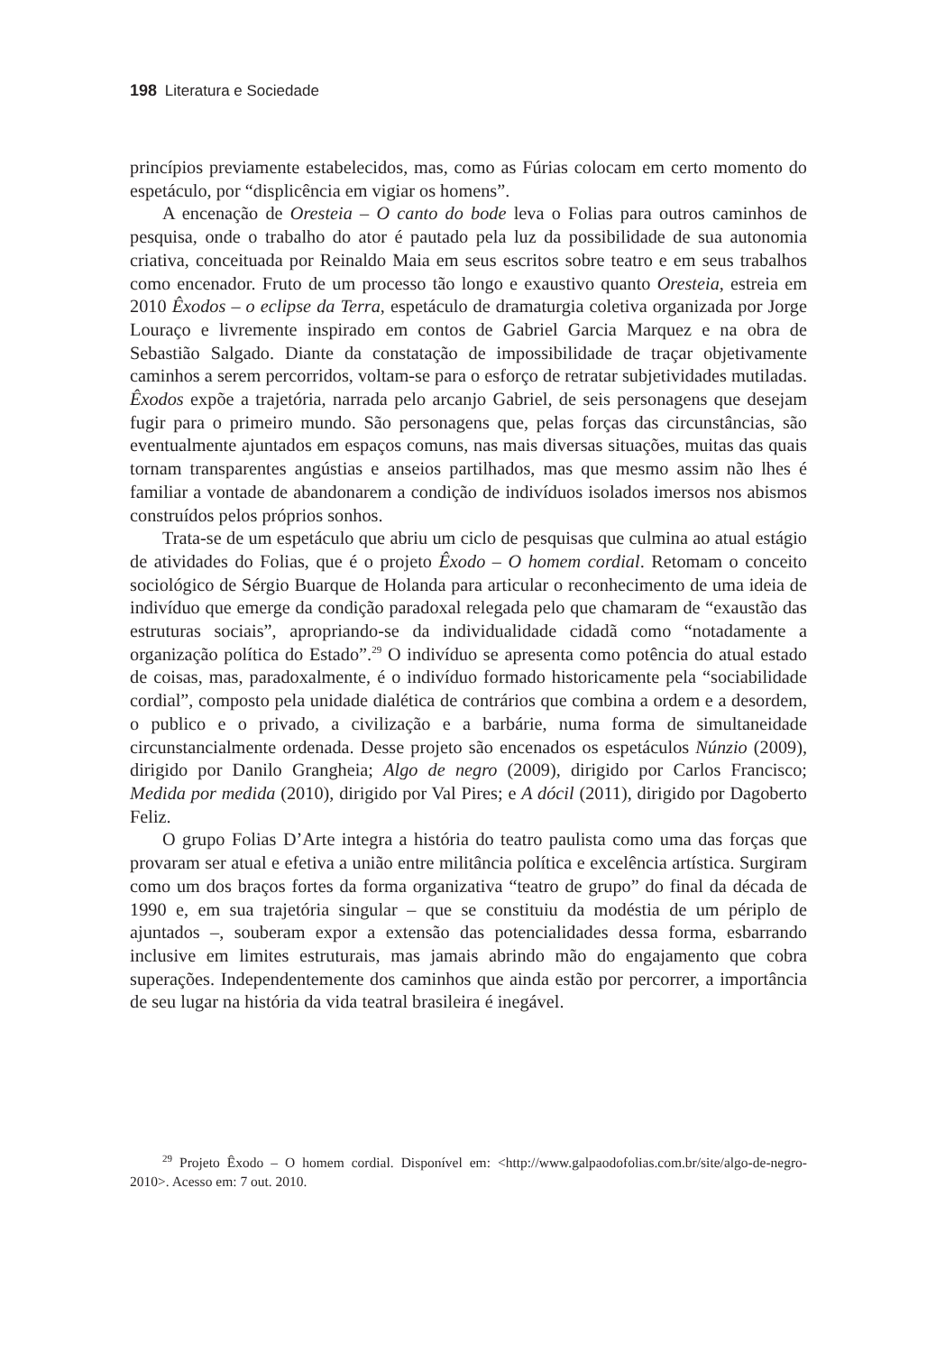198 Literatura e Sociedade
princípios previamente estabelecidos, mas, como as Fúrias colocam em certo momento do espetáculo, por “displicência em vigiar os homens”.
A encenação de Oresteia – O canto do bode leva o Folias para outros caminhos de pesquisa, onde o trabalho do ator é pautado pela luz da possibilidade de sua autonomia criativa, conceituada por Reinaldo Maia em seus escritos sobre teatro e em seus trabalhos como encenador. Fruto de um processo tão longo e exaustivo quanto Oresteia, estreia em 2010 Êxodos – o eclipse da Terra, espetáculo de dramaturgia coletiva organizada por Jorge Louraço e livremente inspirado em contos de Gabriel Garcia Marquez e na obra de Sebastião Salgado. Diante da constatação de impossibilidade de traçar objetivamente caminhos a serem percorridos, voltam-se para o esforço de retratar subjetividades mutiladas. Êxodos expõe a trajetória, narrada pelo arcanjo Gabriel, de seis personagens que desejam fugir para o primeiro mundo. São personagens que, pelas forças das circunstâncias, são eventualmente ajuntados em espaços comuns, nas mais diversas situações, muitas das quais tornam transparentes angústias e anseios partilhados, mas que mesmo assim não lhes é familiar a vontade de abandonarem a condição de indivíduos isolados imersos nos abismos construídos pelos próprios sonhos.
Trata-se de um espetáculo que abriu um ciclo de pesquisas que culmina ao atual estágio de atividades do Folias, que é o projeto Êxodo – O homem cordial. Retomam o conceito sociológico de Sérgio Buarque de Holanda para articular o reconhecimento de uma ideia de indivíduo que emerge da condição paradoxal relegada pelo que chamaram de “exaustão das estruturas sociais”, apropriando-se da individualidade cidadã como “notadamente a organização política do Estado”.<sup>29</sup> O indivíduo se apresenta como potência do atual estado de coisas, mas, paradoxalmente, é o indivíduo formado historicamente pela “sociabilidade cordial”, composto pela unidade dialética de contrários que combina a ordem e a desordem, o publico e o privado, a civilização e a barbárie, numa forma de simultaneidade circunstancialmente ordenada. Desse projeto são encenados os espetáculos Núnzio (2009), dirigido por Danilo Grangheia; Algo de negro (2009), dirigido por Carlos Francisco; Medida por medida (2010), dirigido por Val Pires; e A dócil (2011), dirigido por Dagoberto Feliz.
O grupo Folias D’Arte integra a história do teatro paulista como uma das forças que provaram ser atual e efetiva a união entre militância política e excelência artística. Surgiram como um dos braços fortes da forma organizativa “teatro de grupo” do final da década de 1990 e, em sua trajetória singular – que se constituiu da modéstia de um périplo de ajuntados –, souberam expor a extensão das potencialidades dessa forma, esbarrando inclusive em limites estruturais, mas jamais abrindo mão do engajamento que cobra superações. Independentemente dos caminhos que ainda estão por percorrer, a importância de seu lugar na história da vida teatral brasileira é inegável.
<sup>29</sup> Projeto Êxodo – O homem cordial. Disponível em: <http://www.galpaodofolias.com.br/site/algo-de-negro-2010>. Acesso em: 7 out. 2010.